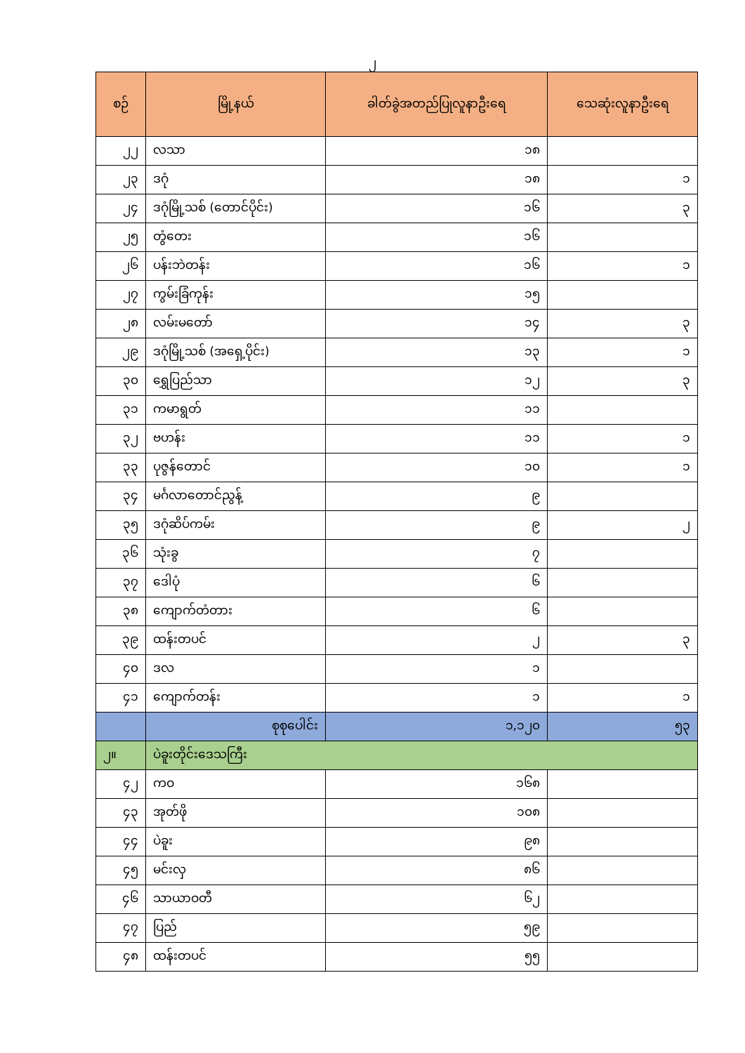၂
| စဉ် | မြို့နယ် | ခါတ်ခွဲအတည်ပြုလူနာဦးရေ | သေဆုံးလူနာဦးရေ |
| --- | --- | --- | --- |
| ၂၂ | လသာ | ၁၈ | |
| ၂၃ | ဒဂုံ | ၁၈ | ၁ |
| ၂၄ | ဒဂုံမြို့သစ် (တောင်ပိုင်း) | ၁၆ | ၃ |
| ၂၅ | တွံတေး | ၁၆ | |
| ၂၆ | ပန်းဘဲတန်း | ၁၆ | ၁ |
| ၂၇ | ကွမ်းခြံကုန်း | ၁၅ | |
| ၂၈ | လမ်းမတော် | ၁၄ | ၃ |
| ၂၉ | ဒဂုံမြို့သစ် (အရှေ့ပိုင်း) | ၁၃ | ၁ |
| ၃၀ | ရွှေပြည်သာ | ၁၂ | ၃ |
| ၃၁ | ကမာရွတ် | ၁၁ | |
| ၃၂ | ဗဟန်း | ၁၁ | ၁ |
| ၃၃ | ပုဇွန်တောင် | ၁၀ | ၁ |
| ၃၄ | မင်္ဂလာတောင်ညွန့် | ၉ | |
| ၃၅ | ဒဂုံဆိပ်ကမ်း | ၉ | ၂ |
| ၃၆ | သုံးခွ | ၇ | |
| ၃၇ | ဒေါပုံ | ၆ | |
| ၃၈ | ကျောက်တံတား | ၆ | |
| ၃၉ | ထန်းတပင် | ၂ | ၃ |
| ၄၀ | ဒလ | ၁ | |
| ၄၁ | ကျောက်တန်း | ၁ | ၁ |
| | စုစုပေါင်း | ၁,၁၂၀ | ၅၃ |
| ၂။ | ပဲခူးတိုင်းဒေသကြီး | | |
| ၄၂ | ကဝ | ၁၆၈ | |
| ၄၃ | အုတ်ဖို | ၁၀၈ | |
| ၄၄ | ပဲခူး | ၉၈ | |
| ၄၅ | မင်းလှ | ၈၆ | |
| ၄၆ | သာယာဝတီ | ၆၂ | |
| ၄၇ | ပြည် | ၅၉ | |
| ၄၈ | ထန်းတပင် | ၅၅ | |